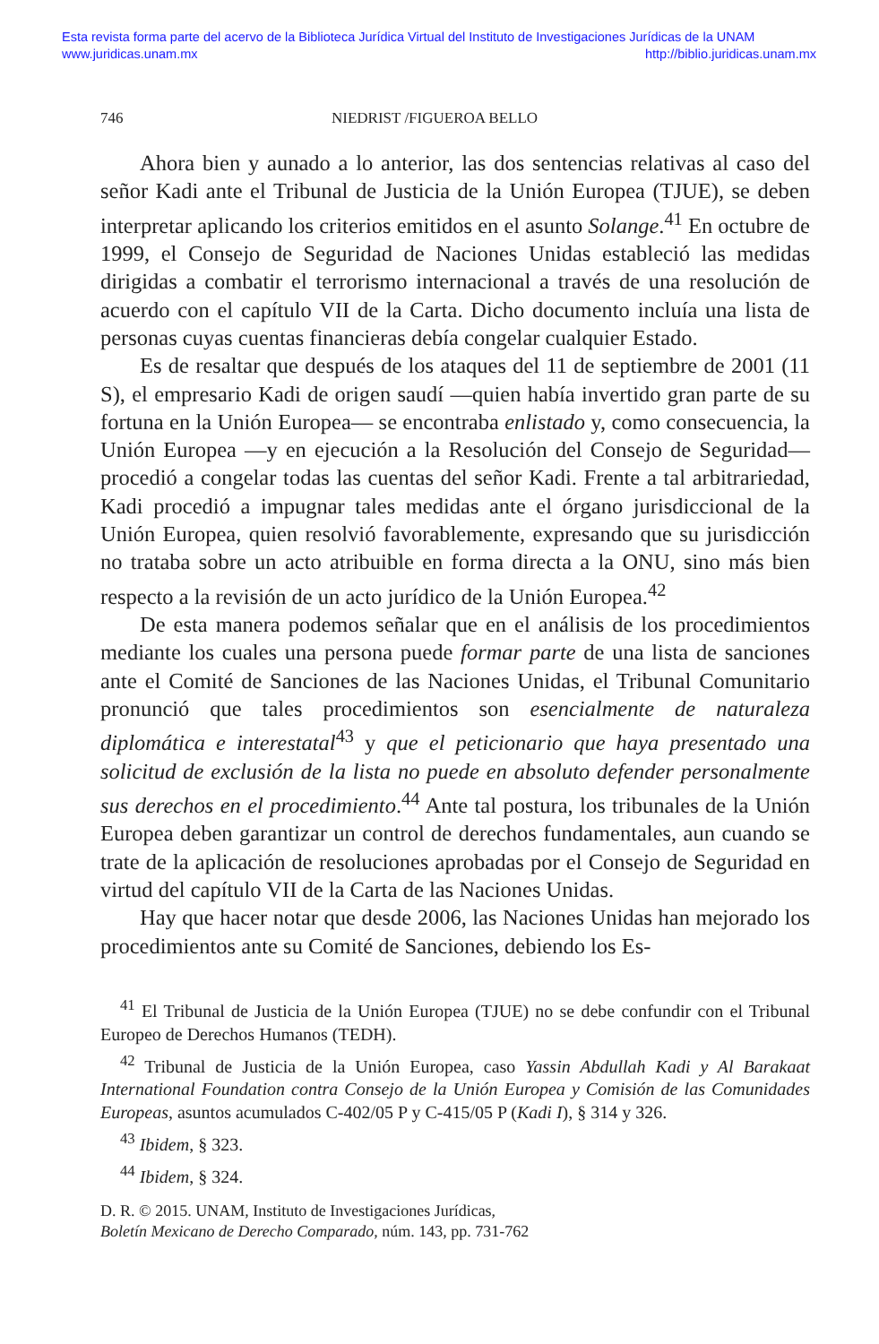Esta revista forma parte del acervo de la Biblioteca Jurídica Virtual del Instituto de Investigaciones Jurídicas de la UNAM
www.juridicas.unam.mx http://biblio.juridicas.unam.mx
746 NIEDRIST /FIGUEROA BELLO
Ahora bien y aunado a lo anterior, las dos sentencias relativas al caso del señor Kadi ante el Tribunal de Justicia de la Unión Europea (TJUE), se deben interpretar aplicando los criterios emitidos en el asunto Solange.<sup>41</sup> En octubre de 1999, el Consejo de Seguridad de Naciones Unidas estableció las medidas dirigidas a combatir el terrorismo internacional a través de una resolución de acuerdo con el capítulo VII de la Carta. Dicho documento incluía una lista de personas cuyas cuentas financieras debía congelar cualquier Estado.
Es de resaltar que después de los ataques del 11 de septiembre de 2001 (11 S), el empresario Kadi de origen saudí —quien había invertido gran parte de su fortuna en la Unión Europea— se encontraba enlistado y, como consecuencia, la Unión Europea —y en ejecución a la Resolución del Consejo de Seguridad— procedió a congelar todas las cuentas del señor Kadi. Frente a tal arbitrariedad, Kadi procedió a impugnar tales medidas ante el órgano jurisdiccional de la Unión Europea, quien resolvió favorablemente, expresando que su jurisdicción no trataba sobre un acto atribuible en forma directa a la ONU, sino más bien respecto a la revisión de un acto jurídico de la Unión Europea.<sup>42</sup>
De esta manera podemos señalar que en el análisis de los procedimientos mediante los cuales una persona puede formar parte de una lista de sanciones ante el Comité de Sanciones de las Naciones Unidas, el Tribunal Comunitario pronunció que tales procedimientos son esencialmente de naturaleza diplomática e interestatal<sup>43</sup> y que el peticionario que haya presentado una solicitud de exclusión de la lista no puede en absoluto defender personalmente sus derechos en el procedimiento.<sup>44</sup> Ante tal postura, los tribunales de la Unión Europea deben garantizar un control de derechos fundamentales, aun cuando se trate de la aplicación de resoluciones aprobadas por el Consejo de Seguridad en virtud del capítulo VII de la Carta de las Naciones Unidas.
Hay que hacer notar que desde 2006, las Naciones Unidas han mejorado los procedimientos ante su Comité de Sanciones, debiendo los Es-
<sup>41</sup> El Tribunal de Justicia de la Unión Europea (TJUE) no se debe confundir con el Tribunal Europeo de Derechos Humanos (TEDH).
<sup>42</sup> Tribunal de Justicia de la Unión Europea, caso Yassin Abdullah Kadi y Al Barakaat International Foundation contra Consejo de la Unión Europea y Comisión de las Comunidades Europeas, asuntos acumulados C-402/05 P y C-415/05 P (Kadi I), § 314 y 326.
<sup>43</sup> Ibidem, § 323.
<sup>44</sup> Ibidem, § 324.
D. R. © 2015. UNAM, Instituto de Investigaciones Jurídicas,
Boletín Mexicano de Derecho Comparado, núm. 143, pp. 731-762